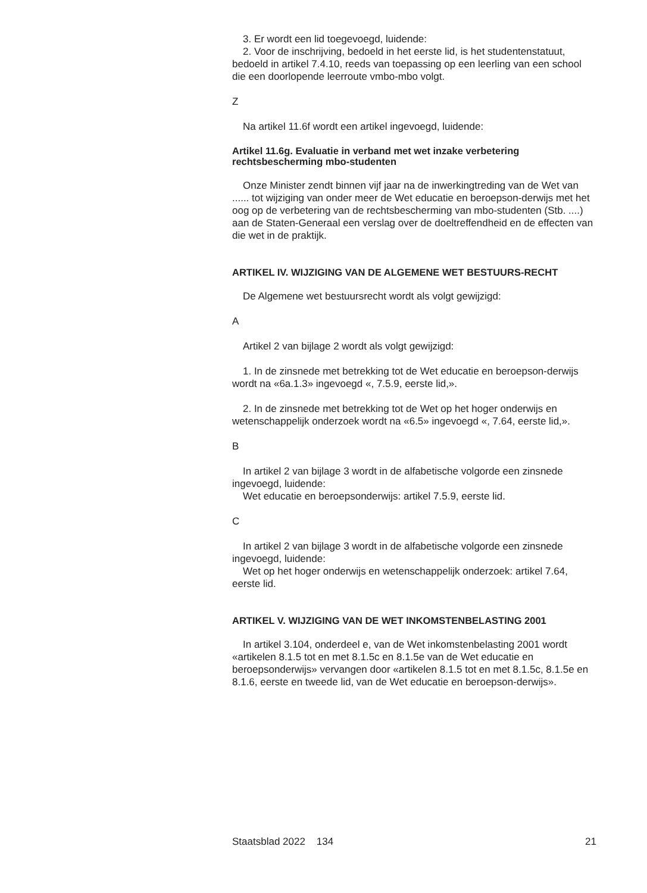3. Er wordt een lid toegevoegd, luidende:
2. Voor de inschrijving, bedoeld in het eerste lid, is het studentenstatuut, bedoeld in artikel 7.4.10, reeds van toepassing op een leerling van een school die een doorlopende leerroute vmbo-mbo volgt.
Z
Na artikel 11.6f wordt een artikel ingevoegd, luidende:
Artikel 11.6g. Evaluatie in verband met wet inzake verbetering rechtsbescherming mbo-studenten
Onze Minister zendt binnen vijf jaar na de inwerkingtreding van de Wet van ...... tot wijziging van onder meer de Wet educatie en beroepson-derwijs met het oog op de verbetering van de rechtsbescherming van mbo-studenten (Stb. ....) aan de Staten-Generaal een verslag over de doeltreffendheid en de effecten van die wet in de praktijk.
ARTIKEL IV. WIJZIGING VAN DE ALGEMENE WET BESTUURS-RECHT
De Algemene wet bestuursrecht wordt als volgt gewijzigd:
A
Artikel 2 van bijlage 2 wordt als volgt gewijzigd:
1. In de zinsnede met betrekking tot de Wet educatie en beroepson-derwijs wordt na «6a.1.3» ingevoegd «, 7.5.9, eerste lid,».
2. In de zinsnede met betrekking tot de Wet op het hoger onderwijs en wetenschappelijk onderzoek wordt na «6.5» ingevoegd «, 7.64, eerste lid,».
B
In artikel 2 van bijlage 3 wordt in de alfabetische volgorde een zinsnede ingevoegd, luidende:
Wet educatie en beroepsonderwijs: artikel 7.5.9, eerste lid.
C
In artikel 2 van bijlage 3 wordt in de alfabetische volgorde een zinsnede ingevoegd, luidende:
Wet op het hoger onderwijs en wetenschappelijk onderzoek: artikel 7.64, eerste lid.
ARTIKEL V. WIJZIGING VAN DE WET INKOMSTENBELASTING 2001
In artikel 3.104, onderdeel e, van de Wet inkomstenbelasting 2001 wordt «artikelen 8.1.5 tot en met 8.1.5c en 8.1.5e van de Wet educatie en beroepsonderwijs» vervangen door «artikelen 8.1.5 tot en met 8.1.5c, 8.1.5e en 8.1.6, eerste en tweede lid, van de Wet educatie en beroepson-derwijs».
Staatsblad 2022 134 21